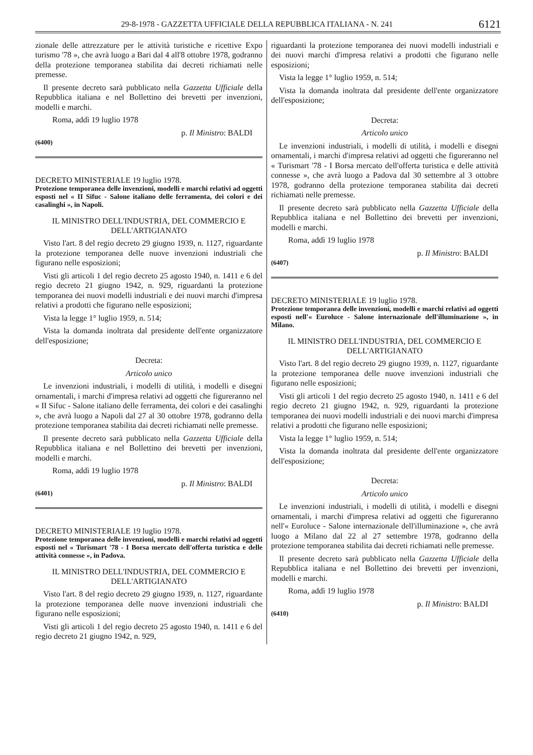29-8-1978 - GAZZETTA UFFICIALE DELLA REPUBBLICA ITALIANA - N. 241 6121
zionale delle attrezzature per le attività turistiche e ricettive Expo turismo '78 », che avrà luogo a Bari dal 4 all'8 ottobre 1978, godranno della protezione temporanea stabilita dai decreti richiamati nelle premesse.
Il presente decreto sarà pubblicato nella Gazzetta Ufficiale della Repubblica italiana e nel Bollettino dei brevetti per invenzioni, modelli e marchi.
Roma, addì 19 luglio 1978
p. Il Ministro: BALDI
(6400)
DECRETO MINISTERIALE 19 luglio 1978.
Protezione temporanea delle invenzioni, modelli e marchi relativi ad oggetti esposti nel « II Sifuc - Salone italiano delle ferramenta, dei colori e dei casalinghi », in Napoli.
IL MINISTRO DELL'INDUSTRIA, DEL COMMERCIO E DELL'ARTIGIANATO
Visto l'art. 8 del regio decreto 29 giugno 1939, n. 1127, riguardante la protezione temporanea delle nuove invenzioni industriali che figurano nelle esposizioni;
Visti gli articoli 1 del regio decreto 25 agosto 1940, n. 1411 e 6 del regio decreto 21 giugno 1942, n. 929, riguardanti la protezione temporanea dei nuovi modelli industriali e dei nuovi marchi d'impresa relativi a prodotti che figurano nelle esposizioni;
Vista la legge 1° luglio 1959, n. 514;
Vista la domanda inoltrata dal presidente dell'ente organizzatore dell'esposizione;
Decreta:
Articolo unico
Le invenzioni industriali, i modelli di utilità, i modelli e disegni ornamentali, i marchi d'impresa relativi ad oggetti che figureranno nel « II Sifuc - Salone italiano delle ferramenta, dei colori e dei casalinghi », che avrà luogo a Napoli dal 27 al 30 ottobre 1978, godranno della protezione temporanea stabilita dai decreti richiamati nelle premesse.
Il presente decreto sarà pubblicato nella Gazzetta Ufficiale della Repubblica italiana e nel Bollettino dei brevetti per invenzioni, modelli e marchi.
Roma, addì 19 luglio 1978
p. Il Ministro: BALDI
(6401)
DECRETO MINISTERIALE 19 luglio 1978.
Protezione temporanea delle invenzioni, modelli e marchi relativi ad oggetti esposti nel « Turismart '78 - I Borsa mercato dell'offerta turistica e delle attività connesse », in Padova.
IL MINISTRO DELL'INDUSTRIA, DEL COMMERCIO E DELL'ARTIGIANATO
Visto l'art. 8 del regio decreto 29 giugno 1939, n. 1127, riguardante la protezione temporanea delle nuove invenzioni industriali che figurano nelle esposizioni;
Visti gli articoli 1 del regio decreto 25 agosto 1940, n. 1411 e 6 del regio decreto 21 giugno 1942, n. 929,
riguardanti la protezione temporanea dei nuovi modelli industriali e dei nuovi marchi d'impresa relativi a prodotti che figurano nelle esposizioni;
Vista la legge 1° luglio 1959, n. 514;
Vista la domanda inoltrata dal presidente dell'ente organizzatore dell'esposizione;
Decreta:
Articolo unico
Le invenzioni industriali, i modelli di utilità, i modelli e disegni ornamentali, i marchi d'impresa relativi ad oggetti che figureranno nel « Turismart '78 - I Borsa mercato dell'offerta turistica e delle attività connesse », che avrà luogo a Padova dal 30 settembre al 3 ottobre 1978, godranno della protezione temporanea stabilita dai decreti richiamati nelle premesse.
Il presente decreto sarà pubblicato nella Gazzetta Ufficiale della Repubblica italiana e nel Bollettino dei brevetti per invenzioni, modelli e marchi.
Roma, addì 19 luglio 1978
p. Il Ministro: BALDI
(6407)
DECRETO MINISTERIALE 19 luglio 1978.
Protezione temporanea delle invenzioni, modelli e marchi relativi ad oggetti esposti nell'« Euroluce - Salone internazionale dell'illuminazione », in Milano.
IL MINISTRO DELL'INDUSTRIA, DEL COMMERCIO E DELL'ARTIGIANATO
Visto l'art. 8 del regio decreto 29 giugno 1939, n. 1127, riguardante la protezione temporanea delle nuove invenzioni industriali che figurano nelle esposizioni;
Visti gli articoli 1 del regio decreto 25 agosto 1940, n. 1411 e 6 del regio decreto 21 giugno 1942, n. 929, riguardanti la protezione temporanea dei nuovi modelli industriali e dei nuovi marchi d'impresa relativi a prodotti che figurano nelle esposizioni;
Vista la legge 1° luglio 1959, n. 514;
Vista la domanda inoltrata dal presidente dell'ente organizzatore dell'esposizione;
Decreta:
Articolo unico
Le invenzioni industriali, i modelli di utilità, i modelli e disegni ornamentali, i marchi d'impresa relativi ad oggetti che figureranno nell'« Euroluce - Salone internazionale dell'illuminazione », che avrà luogo a Milano dal 22 al 27 settembre 1978, godranno della protezione temporanea stabilita dai decreti richiamati nelle premesse.
Il presente decreto sarà pubblicato nella Gazzetta Ufficiale della Repubblica italiana e nel Bollettino dei brevetti per invenzioni, modelli e marchi.
Roma, addì 19 luglio 1978
p. Il Ministro: BALDI
(6410)